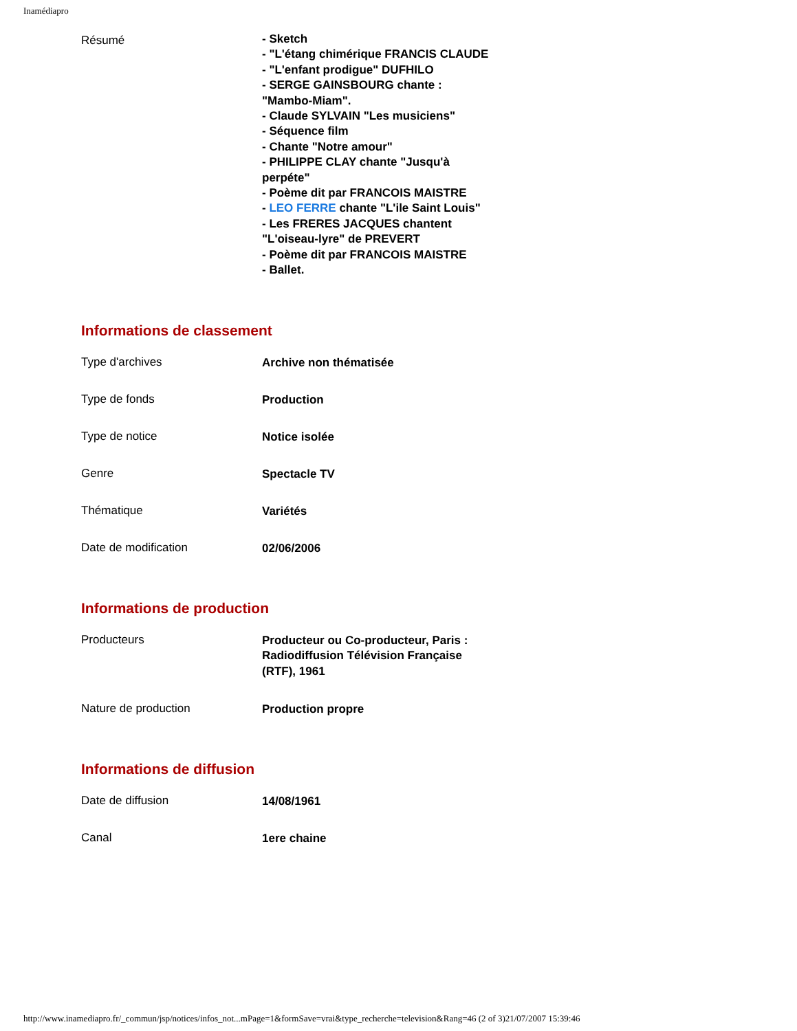Inamédiapro
| Résumé | - Sketch - "L'étang chimérique FRANCIS CLAUDE - "L'enfant prodigue" DUFHILO - SERGE GAINSBOURG chante : "Mambo-Miam". - Claude SYLVAIN "Les musiciens" - Séquence film - Chante "Notre amour" - PHILIPPE CLAY chante "Jusqu'à perpéte" - Poème dit par FRANCOIS MAISTRE - LEO FERRE chante "L'ile Saint Louis" - Les FRERES JACQUES chantent "L'oiseau-lyre" de PREVERT - Poème dit par FRANCOIS MAISTRE - Ballet. |
Informations de classement
| Type d'archives | Archive non thématisée |
| Type de fonds | Production |
| Type de notice | Notice isolée |
| Genre | Spectacle TV |
| Thématique | Variétés |
| Date de modification | 02/06/2006 |
Informations de production
| Producteurs | Producteur ou Co-producteur, Paris : Radiodiffusion Télévision Française (RTF), 1961 |
| Nature de production | Production propre |
Informations de diffusion
| Date de diffusion | 14/08/1961 |
| Canal | 1ere chaine |
http://www.inamediapro.fr/_commun/jsp/notices/infos_not...mPage=1&formSave=vrai&type_recherche=television&Rang=46 (2 of 3)21/07/2007 15:39:46